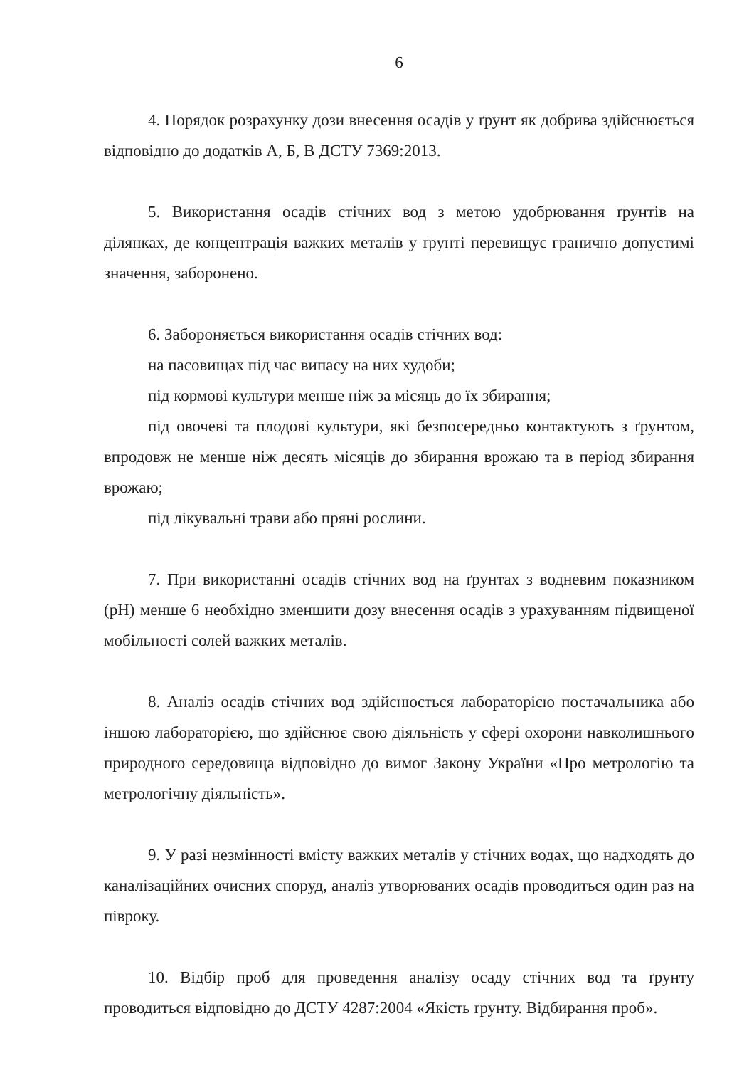6
4. Порядок розрахунку дози внесення осадів у ґрунт як добрива здійснюється відповідно до додатків А, Б, В ДСТУ 7369:2013.
5. Використання осадів стічних вод з метою удобрювання ґрунтів на ділянках, де концентрація важких металів у ґрунті перевищує гранично допустимі значення, заборонено.
6. Забороняється використання осадів стічних вод:
на пасовищах під час випасу на них худоби;
під кормові культури менше ніж за місяць до їх збирання;
під овочеві та плодові культури, які безпосередньо контактують з ґрунтом, впродовж не менше ніж десять місяців до збирання врожаю та в період збирання врожаю;
під лікувальні трави або пряні рослини.
7. При використанні осадів стічних вод на ґрунтах з водневим показником (pH) менше 6 необхідно зменшити дозу внесення осадів з урахуванням підвищеної мобільності солей важких металів.
8. Аналіз осадів стічних вод здійснюється лабораторією постачальника або іншою лабораторією, що здійснює свою діяльність у сфері охорони навколишнього природного середовища відповідно до вимог Закону України «Про метрологію та метрологічну діяльність».
9. У разі незмінності вмісту важких металів у стічних водах, що надходять до каналізаційних очисних споруд, аналіз утворюваних осадів проводиться один раз на півроку.
10. Відбір проб для проведення аналізу осаду стічних вод та ґрунту проводиться відповідно до ДСТУ 4287:2004 «Якість ґрунту. Відбирання проб».